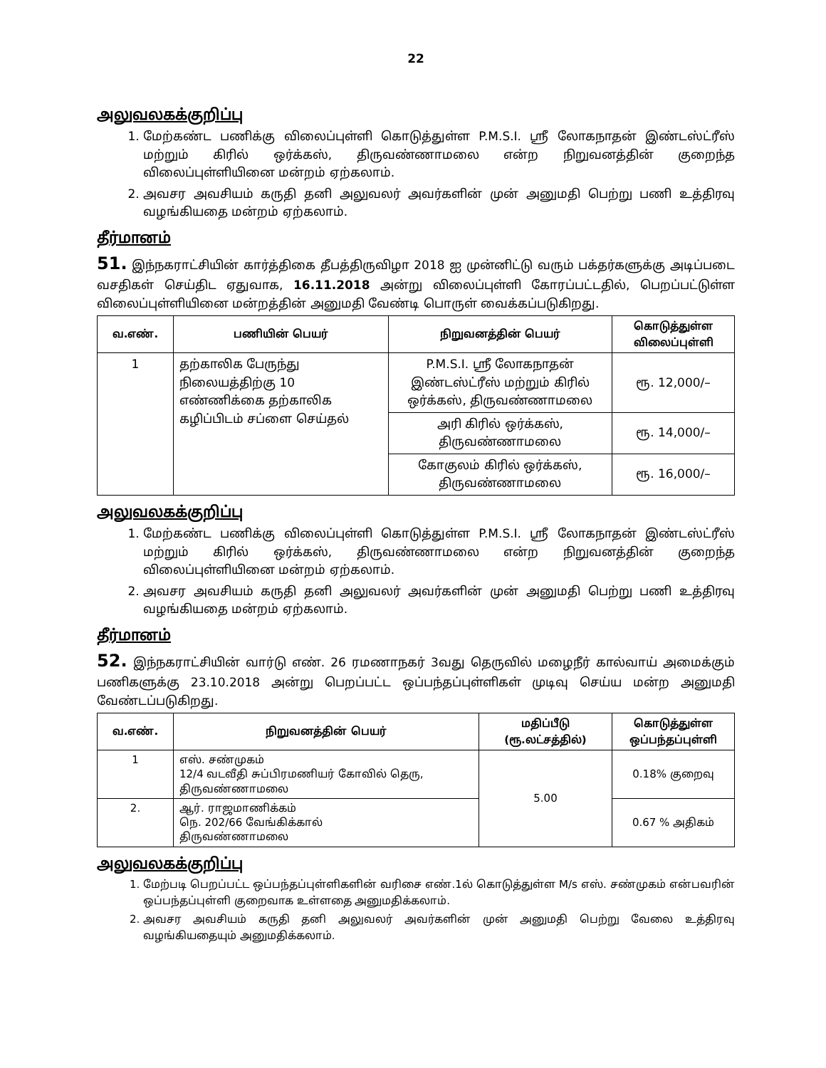22
அலுவலகக்குறிப்பு
1. மேற்கண்ட பணிக்கு விலைப்புள்ளி கொடுத்துள்ள P.M.S.I. ஸ்ரீ லோகநாதன் இண்டஸ்ட்ரீஸ் மற்றும் கிரில் ஒர்க்கஸ், திருவண்ணாமலை என்ற நிறுவனத்தின் குறைந்த விலைப்புள்ளியினை மன்றம் ஏற்கலாம்.
2. அவசர அவசியம் கருதி தனி அலுவலர் அவர்களின் முன் அனுமதி பெற்று பணி உத்திரவு வழங்கியதை மன்றம் ஏற்கலாம்.
தீர்மானம்
51. இந்நகராட்சியின் கார்த்திகை தீபத்திருவிழா 2018 ஐ முன்னிட்டு வரும் பக்தர்களுக்கு அடிப்படை வசதிகள் செய்திட ஏதுவாக, 16.11.2018 அன்று விலைப்புள்ளி கோரப்பட்டதில், பெறப்பட்டுள்ள விலைப்புள்ளியினை மன்றத்தின் அனுமதி வேண்டி பொருள் வைக்கப்படுகிறது.
| வ.எண். | பணியின் பெயர் | நிறுவனத்தின் பெயர் | கொடுத்துள்ள விலைப்புள்ளி |
| --- | --- | --- | --- |
| 1 | தற்காலிக பேருந்து நிலையத்திற்கு 10 எண்ணிக்கை தற்காலிக கழிப்பிடம் சப்ளை செய்தல் | P.M.S.I. ஸ்ரீ லோகநாதன் இண்டஸ்ட்ரீஸ் மற்றும் கிரில் ஒர்க்கஸ், திருவண்ணாமலை | ரூ. 12,000/– |
| | | அரி கிரில் ஒர்க்கஸ், திருவண்ணாமலை | ரூ. 14,000/– |
| | | கோகுலம் கிரில் ஒர்க்கஸ், திருவண்ணாமலை | ரூ. 16,000/– |
அலுவலகக்குறிப்பு
1. மேற்கண்ட பணிக்கு விலைப்புள்ளி கொடுத்துள்ள P.M.S.I. ஸ்ரீ லோகநாதன் இண்டஸ்ட்ரீஸ் மற்றும் கிரில் ஒர்க்கஸ், திருவண்ணாமலை என்ற நிறுவனத்தின் குறைந்த விலைப்புள்ளியினை மன்றம் ஏற்கலாம்.
2. அவசர அவசியம் கருதி தனி அலுவலர் அவர்களின் முன் அனுமதி பெற்று பணி உத்திரவு வழங்கியதை மன்றம் ஏற்கலாம்.
தீர்மானம்
52. இந்நகராட்சியின் வார்டு எண். 26 ரமணாநகர் 3வது தெருவில் மழைநீர் கால்வாய் அமைக்கும் பணிகளுக்கு 23.10.2018 அன்று பெறப்பட்ட ஒப்பந்தப்புள்ளிகள் முடிவு செய்ய மன்ற அனுமதி வேண்டப்படுகிறது.
| வ.எண். | நிறுவனத்தின் பெயர் | மதிப்பீடு (ரூ.லட்சத்தில்) | கொடுத்துள்ள ஒப்பந்தப்புள்ளி |
| --- | --- | --- | --- |
| 1 | எஸ். சண்முகம் 12/4 வடவீதி சுப்பிரமணியர் கோவில் தெரு, திருவண்ணாமலை | 5.00 | 0.18% குறைவு |
| 2. | ஆர். ராஜமாணிக்கம் நெ. 202/66 வேங்கிக்கால் திருவண்ணாமலை | | 0.67 % அதிகம் |
அலுவலகக்குறிப்பு
1. மேற்படி பெறப்பட்ட ஒப்பந்தப்புள்ளிகளின் வரிசை எண்.1ல் கொடுத்துள்ள M/s எஸ். சண்முகம் என்பவரின் ஒப்பந்தப்புள்ளி குறைவாக உள்ளதை அனுமதிக்கலாம்.
2. அவசர அவசியம் கருதி தனி அலுவலர் அவர்களின் முன் அனுமதி பெற்று வேலை உத்திரவு வழங்கியதையும் அனுமதிக்கலாம்.